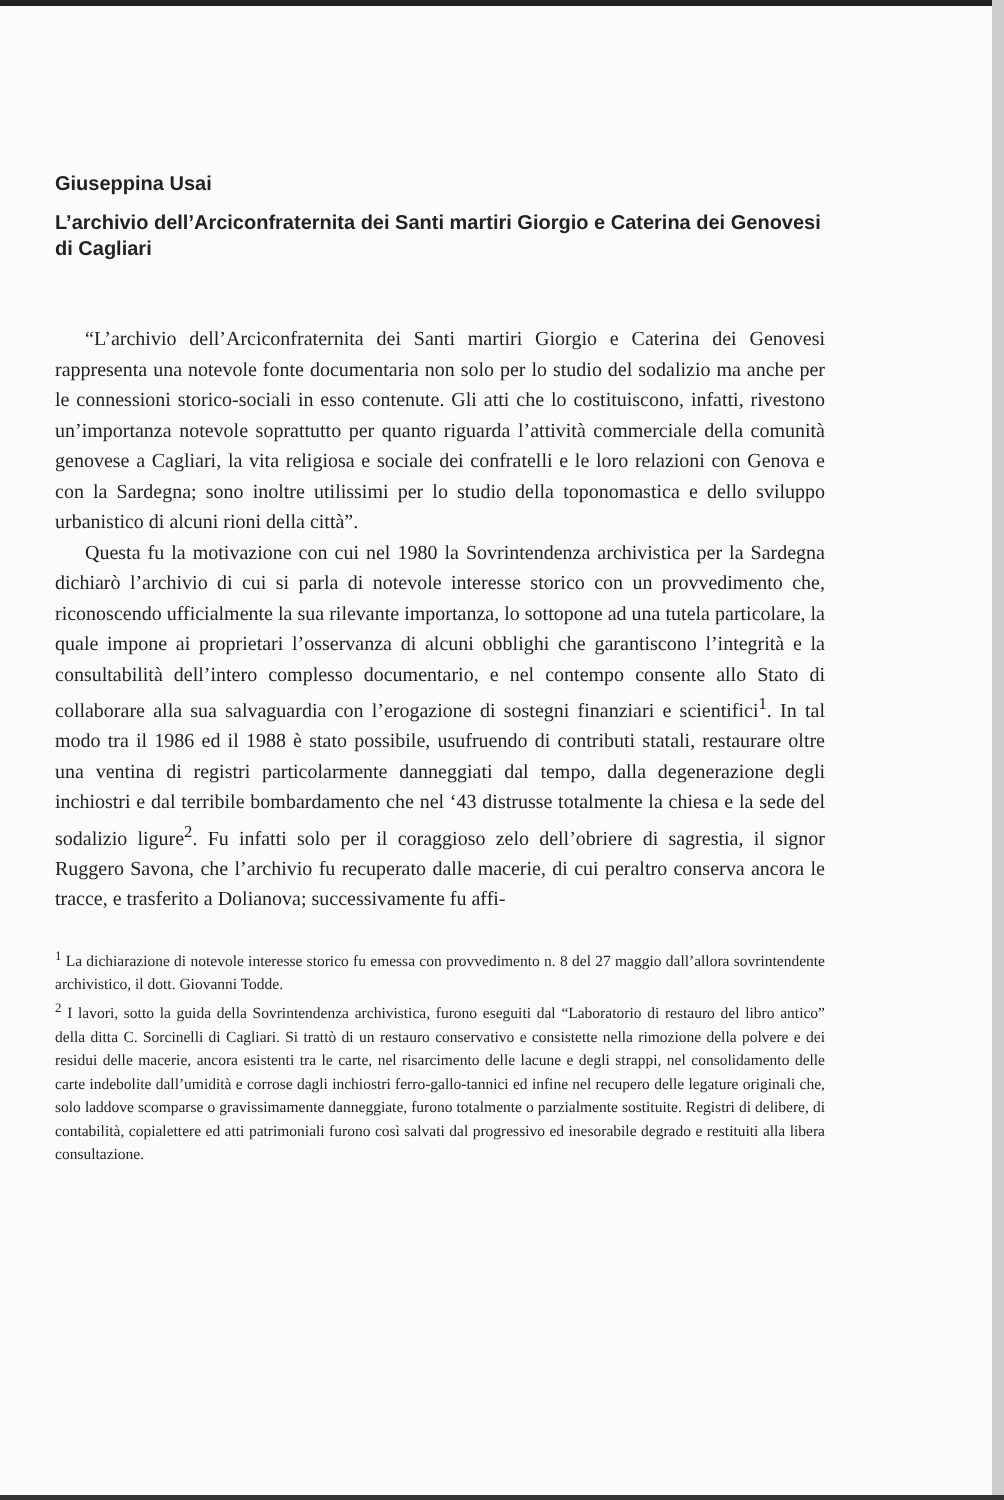Giuseppina Usai
L’archivio dell’Arciconfraternita dei Santi martiri Giorgio e Caterina dei Genovesi di Cagliari
“L’archivio dell’Arciconfraternita dei Santi martiri Giorgio e Caterina dei Genovesi rappresenta una notevole fonte documentaria non solo per lo studio del sodalizio ma anche per le connessioni storico-sociali in esso contenute. Gli atti che lo costituiscono, infatti, rivestono un’importanza notevole soprattutto per quanto riguarda l’attività commerciale della comunità genovese a Cagliari, la vita religiosa e sociale dei confratelli e le loro relazioni con Genova e con la Sardegna; sono inoltre utilissimi per lo studio della toponomastica e dello sviluppo urbanistico di alcuni rioni della città”.
Questa fu la motivazione con cui nel 1980 la Sovrintendenza archivistica per la Sardegna dichiarò l’archivio di cui si parla di notevole interesse storico con un provvedimento che, riconoscendo ufficialmente la sua rilevante importanza, lo sottopone ad una tutela particolare, la quale impone ai proprietari l’osservanza di alcuni obblighi che garantiscono l’integrità e la consultabilità dell’intero complesso documentario, e nel contempo consente allo Stato di collaborare alla sua salvaguardia con l’erogazione di sostegni finanziari e scientifici<sup>1</sup>. In tal modo tra il 1986 ed il 1988 è stato possibile, usufruendo di contributi statali, restaurare oltre una ventina di registri particolarmente danneggiati dal tempo, dalla degenerazione degli inchiostri e dal terribile bombardamento che nel ‘43 distrusse totalmente la chiesa e la sede del sodalizio ligure<sup>2</sup>. Fu infatti solo per il coraggioso zelo dell’obriere di sagrestia, il signor Ruggero Savona, che l’archivio fu recuperato dalle macerie, di cui peraltro conserva ancora le tracce, e trasferito a Dolianova; successivamente fu affi-
<sup>1</sup> La dichiarazione di notevole interesse storico fu emessa con provvedimento n. 8 del 27 maggio dall’allora sovrintendente archivistico, il dott. Giovanni Todde.
<sup>2</sup> I lavori, sotto la guida della Sovrintendenza archivistica, furono eseguiti dal “Laboratorio di restauro del libro antico” della ditta C. Sorcinelli di Cagliari. Si trattò di un restauro conservativo e consistette nella rimozione della polvere e dei residui delle macerie, ancora esistenti tra le carte, nel risarcimento delle lacune e degli strappi, nel consolidamento delle carte indebolite dall’umidità e corrose dagli inchiostri ferro-gallo-tannici ed infine nel recupero delle legature originali che, solo laddove scomparse o gravissimamente danneggiate, furono totalmente o parzialmente sostituite. Registri di delibere, di contabilità, copialettere ed atti patrimoniali furono così salvati dal progressivo ed inesorabile degrado e restituiti alla libera consultazione.